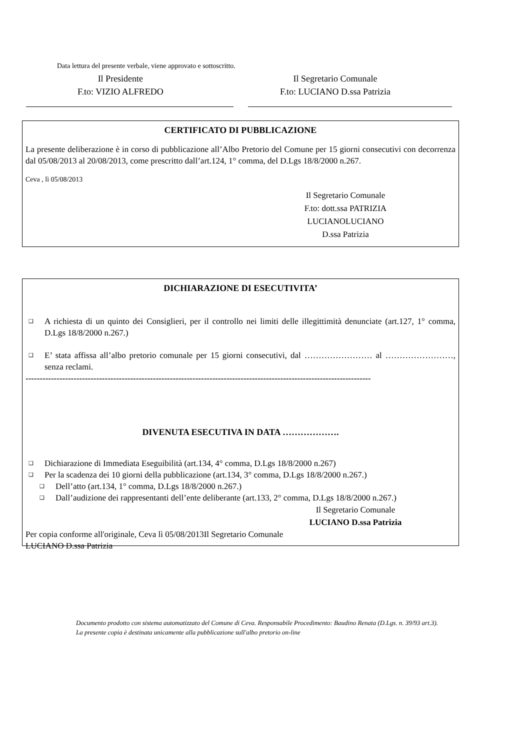Data lettura del presente verbale, viene approvato e sottoscritto.
Il Presidente
F.to: VIZIO ALFREDO
Il Segretario Comunale
F.to: LUCIANO D.ssa Patrizia
CERTIFICATO DI PUBBLICAZIONE
La presente deliberazione è in corso di pubblicazione all’Albo Pretorio del Comune per 15 giorni consecutivi con decorrenza dal 05/08/2013 al 20/08/2013, come prescritto dall’art.124, 1° comma, del D.Lgs 18/8/2000 n.267.
Ceva , lì 05/08/2013
Il Segretario Comunale
F.to: dott.ssa PATRIZIA LUCIANOLUCIANO
D.ssa Patrizia
DICHIARAZIONE DI ESECUTIVITA’
❑
A richiesta di un quinto dei Consiglieri, per il controllo nei limiti delle illegittimità denunciate (art.127, 1° comma, D.Lgs 18/8/2000 n.267.)
❑
E’ stata affissa all’albo pretorio comunale per 15 giorni consecutivi, dal …………………… al ……………………, senza reclami.
--------------------------------------------------------------------------------------------------------------------------
DIVENUTA ESECUTIVA IN DATA ……………….
❑
Dichiarazione di Immediata Eseguibilità (art.134, 4° comma, D.Lgs 18/8/2000 n.267)
❑
Per la scadenza dei 10 giorni della pubblicazione (art.134, 3° comma, D.Lgs 18/8/2000 n.267.)
❑
Dell’atto (art.134, 1° comma, D.Lgs 18/8/2000 n.267.)
❑
Dall’audizione dei rappresentanti dell’ente deliberante (art.133, 2° comma, D.Lgs 18/8/2000 n.267.)
Il Segretario Comunale
LUCIANO D.ssa Patrizia
Per copia conforme all'originale, Ceva lì 05/08/2013Il Segretario Comunale
LUCIANO D.ssa Patrizia
Documento prodotto con sistema automatizzato del Comune di Ceva. Responsabile Procedimento: Baudino Renata (D.Lgs. n. 39/93 art.3).
La presente copia è destinata unicamente alla pubblicazione sull'albo pretorio on-line